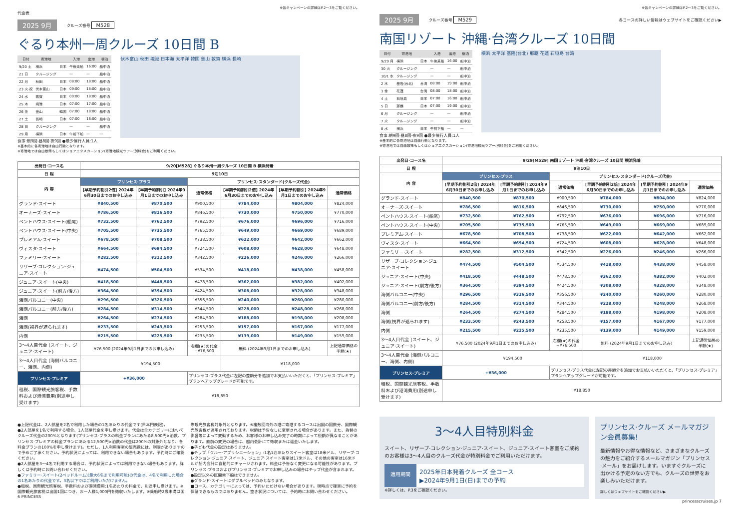※各キャンペーンの詳細はP.2～3をご覧ください。
代金表
2025 9月 クルーズ番号 M528
ぐるり本州一周クルーズ 10日間 B
| 日付 | 寄港地 | | 入港 | 出港 | 宿泊 |
| --- | --- | --- | --- | --- | --- |
| 9/20 土 | 横浜 | 日本 | 午後乗船 | 16:00 | 船中泊 |
| 21 日 | クルージング | | — | — | 船中泊 |
| 22 月 | 秋田 | 日本 | 08:00 | 18:00 | 船中泊 |
| 23 火·祝 | 伏木富山 | 日本 | 09:00 | 18:00 | 船中泊 |
| 24 水 | 敦賀 | 日本 | 09:00 | 18:00 | 船中泊 |
| 25 木 | 境港 | 日本 | 07:00 | 17:00 | 船中泊 |
| 26 金 | 釜山 | 韓国 | 07:00 | 18:00 | 船中泊 |
| 27 土 | 長崎 | 日本 | 07:00 | 16:00 | 船中泊 |
| 28 日 | クルージング | | — | — | 船中泊 |
| 29 月 | 横浜 | 日本 | 午前下船 | — | — |
伏木富山 秋田 境港 日本海 太平洋 韓国 釜山 敦賀 横浜 長崎
食事:朝9回·昼8回·夜9回 ●最少催行人員:1人
※基本的に各寄港地は自由行動となります。
※寄港地では自由散策もしくはショアエクスカーション(寄港地観光ツアー:別料金)をご利用ください。
| 出発日·コース名 | 9/20[M528] ぐるり本州一周クルーズ 10日間 B 横浜発着 | | | | | |
| --- | --- | --- | --- | --- | --- | --- |
| 日 程 | 9泊10日 | | | | | |
| 内 容 | プリンセス·プラス | | プリンセス·スタンダード(クルーズ代金) | | | |
| | [早期予約割引2倍] 2024年6月30日までのお申し込み | [早期予約割引] 2024年9月1日までのお申し込み | 通常価格 | [早期予約割引2倍] 2024年6月30日までのお申し込み | [早期予約割引] 2024年9月1日までのお申し込み | 通常価格 |
| グランド·スイート | ¥840,500 | ¥870,500 | ¥900,500 | ¥784,000 | ¥804,000 | ¥824,000 |
| オーナーズ·スイート | ¥786,500 | ¥816,500 | ¥846,500 | ¥730,000 | ¥750,000 | ¥770,000 |
| ペントハウス·スイート(船尾) | ¥732,500 | ¥762,500 | ¥792,500 | ¥676,000 | ¥696,000 | ¥716,000 |
| ペントハウス·スイート(中央) | ¥705,500 | ¥735,500 | ¥765,500 | ¥649,000 | ¥669,000 | ¥689,000 |
| プレミアム·スイート | ¥678,500 | ¥708,500 | ¥738,500 | ¥622,000 | ¥642,000 | ¥662,000 |
| ヴィスタ·スイート | ¥664,500 | ¥694,500 | ¥724,500 | ¥608,000 | ¥628,000 | ¥648,000 |
| ファミリー·スイート | ¥282,500 | ¥312,500 | ¥342,500 | ¥226,000 | ¥246,000 | ¥266,000 |
| リザーブ·コレクション·ジュニア·スイート | ¥474,500 | ¥504,500 | ¥534,500 | ¥418,000 | ¥438,000 | ¥458,000 |
| ジュニア·スイート(中央) | ¥418,500 | ¥448,500 | ¥478,500 | ¥362,000 | ¥382,000 | ¥402,000 |
| ジュニア·スイート(前方/後方) | ¥364,500 | ¥394,500 | ¥424,500 | ¥308,000 | ¥328,000 | ¥348,000 |
| 海側バルコニー(中央) | ¥296,500 | ¥326,500 | ¥356,500 | ¥240,000 | ¥260,000 | ¥280,000 |
| 海側バルコニー(前方/後方) | ¥284,500 | ¥314,500 | ¥344,500 | ¥228,000 | ¥248,000 | ¥268,000 |
| 海側 | ¥264,500 | ¥274,500 | ¥284,500 | ¥188,000 | ¥198,000 | ¥208,000 |
| 海側(視界が遮られます) | ¥233,500 | ¥243,500 | ¥253,500 | ¥157,000 | ¥167,000 | ¥177,000 |
| 内側 | ¥215,500 | ¥225,500 | ¥235,500 | ¥139,000 | ¥149,000 | ¥159,000 |
| 3～4人目代金 (スイート、ジュニア·スイート) | ¥76,500 (2024年9月1日までのお申し込み) | | 右欄(★)の代金 +¥76,500 | 無料 (2024年9月1日までのお申し込み) | | 上記通常価格の半額(★) |
| 3～4人目代金 (海側バルコニー、海側、内側) | ¥194,500 | | | ¥118,000 | | |
| プリンセス·プレミア | +¥36,000 | | プリンセス·プラス代金に左記の差額分を追加でお支払いいただくと、「プリンセス·プレミア」プランへアップグレードが可能です。 | | | |
| 租税、国際観光旅客税、手数料および港湾費用(別途申し受けます) | ¥18,850 | | | | | |
●上記代金は、2人部屋を2名で利用した場合の1名あたりの代金です(日本円表記)。
●2人部屋を1名で利用する場合、1人部屋代金を申し受けます。代金は全カテゴリーにおいてクルーズ代金の200%となります(プリンセス·プラスの料金プランにあたる8,500円×泊数、プリンセス·プレミアの料金プランにあたる12,500円×泊数の代金は200%の対象外となり、各料金プランの100%を申し受けます)。ただし、1人利用客室の販売数には、制限がありますので予めご了承ください。予約状況によっては、利用できない場合もあります。予約時にご確認ください。
●2人部屋を3～4名で利用する場合は、予約状況によっては利用できない場合もあります。詳しくは予約時にお問い合わせください。
●ファミリー·スイート(2ベッドルーム)(最大6名まで利用可能)の代金は、4名で利用した場合の1名あたりの代金です。3名以下ではご利用いただけません。
●租税、国際観光旅客税、手数料および港湾費用:1名あたりの料金で、別途申し受けます。※国際観光旅客税は出国1回につき、お一人様1,000円を徴収いたします。※乗船時2歳未満は国際観光旅客税対象外となります。※複数回海外の港に寄港するコースは出国の回数分、国際観光旅客税が適用されております。税額は予告なしに変更される場合があります。また、為替の影響等によって変動するため、お客様のお申し込み完了の時期によって税額が異なることがあります。直前の変更の場合は、船内会計にて徴収または返金いたします。
●子ども代金の設定はありません。
●チップ「クルー·アプリシエーション」:1名1泊あたりスイート客室は18米ドル、リザーブ·コレクション·ジュニア·スイート、ジュニア·スイート客室は17米ドル、その他の客室は16米ドルが船内会計に自動的にチャージされます。料金は予告なく変更になる可能性があります。プリンセス·プラスおよびプリンセス·プレミアでお申し込みの場合はチップ代金が含まれます。
●設定以外の区間乗下船はできません。
●グランド·スイートはダブルベッドのみとなります。
■コース、カテゴリーによっては、予約いただけない場合があります。現時点で確実に予約を保証できるものではありません。空き状況については、予約時にお問い合わせください。
6 PRINCESS
※各キャンペーンの詳細はP.2～3をご覧ください。
2025 9月 クルーズ番号 M529 各コースの詳しい情報はウェブサイトをご確認ください▶
南国リゾート 沖縄·台湾クルーズ 10日間
| 日付 | 寄港地 | | 入港 | 出港 | 宿泊 |
| --- | --- | --- | --- | --- | --- |
| 9/29 月 | 横浜 | 日本 | 午後乗船 | 16:00 | 船中泊 |
| 30 火 | クルージング | | — | — | 船中泊 |
| 10/1 水 | クルージング | | — | — | 船中泊 |
| 2 木 | 基隆(台北) | 台湾 | 08:00 | 19:00 | 船中泊 |
| 3 金 | 花蓮 | 台湾 | 08:00 | 18:00 | 船中泊 |
| 4 土 | 石垣島 | 日本 | 07:00 | 16:00 | 船中泊 |
| 5 日 | 那覇 | 日本 | 07:00 | 19:00 | 船中泊 |
| 6 月 | クルージング | | — | — | 船中泊 |
| 7 火 | クルージング | | — | — | 船中泊 |
| 8 水 | 横浜 | 日本 | 午前下船 | — | — |
横浜 太平洋 基隆(台北) 那覇 花蓮 石垣島 台湾
食事:朝9回·昼8回·夜9回 ●最少催行人員:1人
※基本的に各寄港地は自由行動となります。
※寄港地では自由散策もしくはショアエクスカーション(寄港地観光ツアー:別料金)をご利用ください。
| 出発日·コース名 | 9/29[M529] 南国リゾート 沖縄·台湾クルーズ 10日間 横浜発着 | | | | | |
| --- | --- | --- | --- | --- | --- | --- |
| 日 程 | 9泊10日 | | | | | |
| 内 容 | プリンセス·プラス | | プリンセス·スタンダード(クルーズ代金) | | | |
| | [早期予約割引2倍] 2024年6月30日までのお申し込み | [早期予約割引] 2024年9月1日までのお申し込み | 通常価格 | [早期予約割引2倍] 2024年6月30日までのお申し込み | [早期予約割引] 2024年9月1日までのお申し込み | 通常価格 |
| グランド·スイート | ¥840,500 | ¥870,500 | ¥900,500 | ¥784,000 | ¥804,000 | ¥824,000 |
| オーナーズ·スイート | ¥786,500 | ¥816,500 | ¥846,500 | ¥730,000 | ¥750,000 | ¥770,000 |
| ペントハウス·スイート(船尾) | ¥732,500 | ¥762,500 | ¥792,500 | ¥676,000 | ¥696,000 | ¥716,000 |
| ペントハウス·スイート(中央) | ¥705,500 | ¥735,500 | ¥765,500 | ¥649,000 | ¥669,000 | ¥689,000 |
| プレミアム·スイート | ¥678,500 | ¥708,500 | ¥738,500 | ¥622,000 | ¥642,000 | ¥662,000 |
| ヴィスタ·スイート | ¥664,500 | ¥694,500 | ¥724,500 | ¥608,000 | ¥628,000 | ¥648,000 |
| ファミリー·スイート | ¥282,500 | ¥312,500 | ¥342,500 | ¥226,000 | ¥246,000 | ¥266,000 |
| リザーブ·コレクション·ジュニア·スイート | ¥474,500 | ¥504,500 | ¥534,500 | ¥418,000 | ¥438,000 | ¥458,000 |
| ジュニア·スイート(中央) | ¥418,500 | ¥448,500 | ¥478,500 | ¥362,000 | ¥382,000 | ¥402,000 |
| ジュニア·スイート(前方/後方) | ¥364,500 | ¥394,500 | ¥424,500 | ¥308,000 | ¥328,000 | ¥348,000 |
| 海側バルコニー(中央) | ¥296,500 | ¥326,500 | ¥356,500 | ¥240,000 | ¥260,000 | ¥280,000 |
| 海側バルコニー(前方/後方) | ¥284,500 | ¥314,500 | ¥344,500 | ¥228,000 | ¥248,000 | ¥268,000 |
| 海側 | ¥264,500 | ¥274,500 | ¥284,500 | ¥188,000 | ¥198,000 | ¥208,000 |
| 海側(視界が遮られます) | ¥233,500 | ¥243,500 | ¥253,500 | ¥157,000 | ¥167,000 | ¥177,000 |
| 内側 | ¥215,500 | ¥225,500 | ¥235,500 | ¥139,000 | ¥149,000 | ¥159,000 |
| 3～4人目代金 (スイート、ジュニア·スイート) | ¥76,500 (2024年9月1日までのお申し込み) | | 右欄(★)の代金 +¥76,500 | 無料 (2024年9月1日までのお申し込み) | | 上記通常価格の半額(★) |
| 3～4人目代金 (海側バルコニー、海側、内側) | ¥194,500 | | | ¥118,000 | | |
| プリンセス·プレミア | +¥36,000 | | プリンセス·プラス代金に左記の差額分を追加でお支払いいただくと、「プリンセス·プレミア」プランへアップグレードが可能です。 | | | |
| 租税、国際観光旅客税、手数料および港湾費用(別途申し受けます) | ¥18,850 | | | | | |
3～4人目特別料金
スイート、リザーブ·コレクション·ジュニア·スイート、ジュニア·スイート客室をご成約のお客様は3～4人目のクルーズ代金が特別料金でご利用いただけます。
適用期間 2025年日本発着クルーズ 全コース
▶2024年9月1日(日)までの予約
※詳しくは、P.3をご確認ください。
プリンセス·クルーズ メールマガジン会員募集!
最新情報やお得な情報など、さまざまなクルーズの魅力をご紹介するメールマガジン「プリンセス·メール」をお届けします。いますぐクルーズに出かける予定のない方でも、クルーズの世界をお楽しみいただけます。
詳しくはウェブサイトをご確認ください▶
princesscruises.jp 7